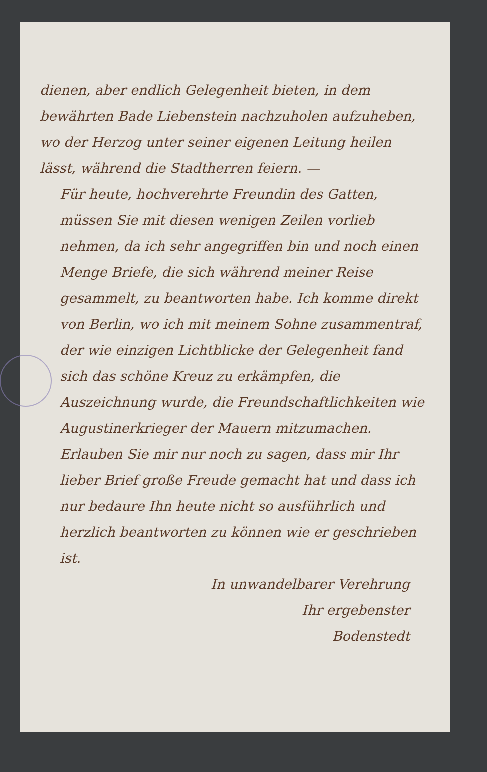dienen, aber endlich Gelegenheit bieten, in dem bewährten Bade Liebenstein nachzuholen aufzuheben, wo der Herzog unter seiner eigenen Leitung heilen lässt, während die Stadtherren feiern. —
Für heute, hochverehrte Freundin des Gatten, müssen Sie mit diesen wenigen Zeilen vorlieb nehmen, da ich sehr angegriffen bin und noch einen Menge Briefe, die sich während meiner Reise gesammelt, zu beantworten habe. Ich komme direkt von Berlin, wo ich mit meinem Sohne zusammentraf, der wie einzigen Lichtblicke der Gelegenheit fand sich das schöne Kreuz zu erkämpfen, die Auszeichnung wurde, die Freundschaftlichkeiten wie Augustinerkrieger der Mauern mitzumachen.
Erlauben Sie mir nur noch zu sagen, dass mir Ihr lieber Brief große Freude gemacht hat und dass ich nur bedaure Ihn heute nicht so ausführlich und herzlich beantworten zu können wie er geschrieben ist.
In unwandelbarer Verehrung
Ihr ergebenster
Bodenstedt